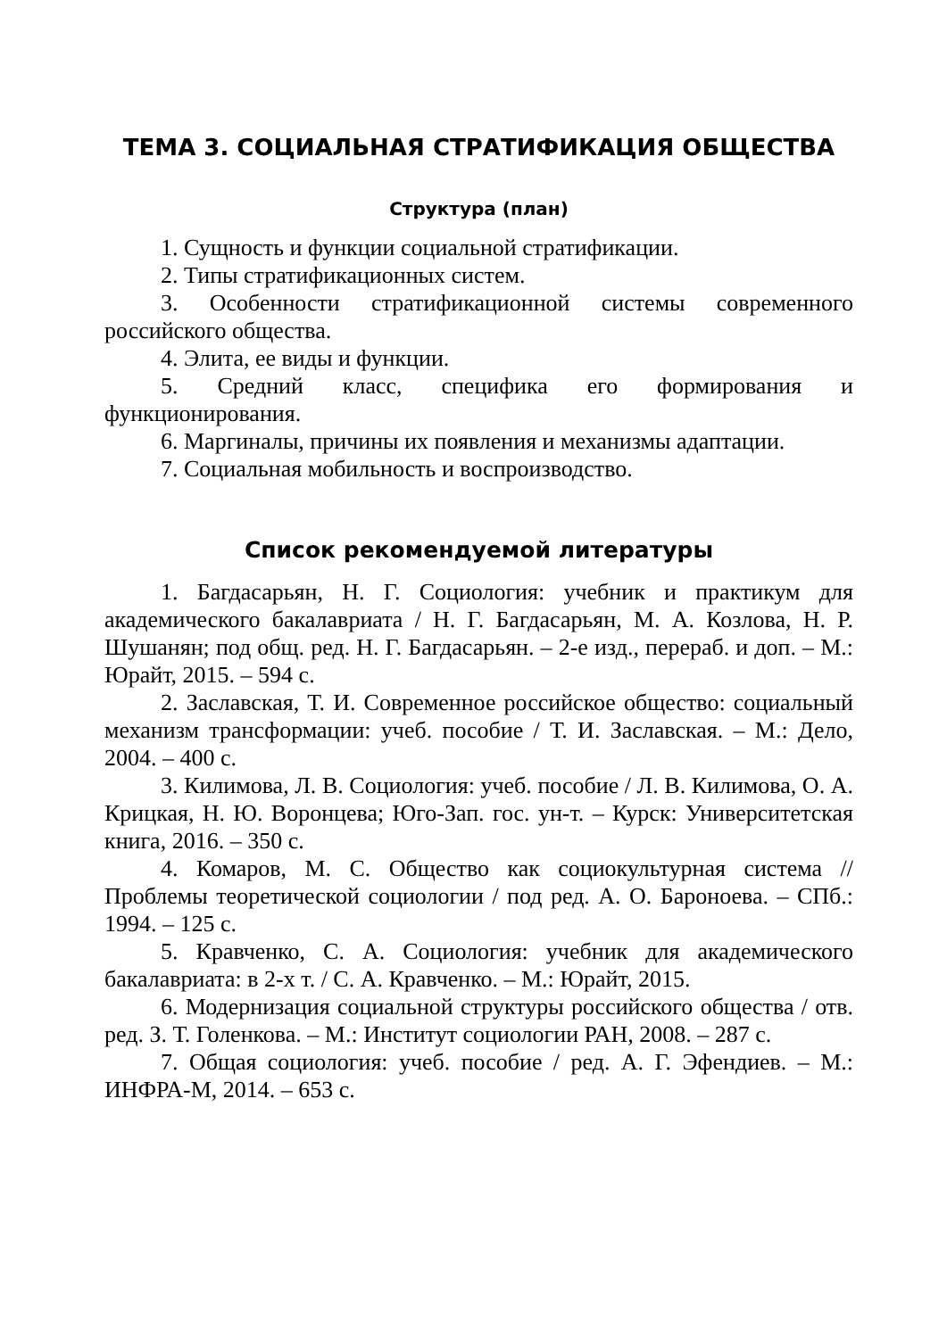ТЕМА 3. СОЦИАЛЬНАЯ СТРАТИФИКАЦИЯ ОБЩЕСТВА
Структура (план)
1. Сущность и функции социальной стратификации.
2. Типы стратификационных систем.
3. Особенности стратификационной системы современного российского общества.
4. Элита, ее виды и функции.
5. Средний класс, специфика его формирования и функционирования.
6. Маргиналы, причины их появления и механизмы адаптации.
7. Социальная мобильность и воспроизводство.
Список рекомендуемой литературы
1. Багдасарьян, Н. Г. Социология: учебник и практикум для академического бакалавриата / Н. Г. Багдасарьян, М. А. Козлова, Н. Р. Шушанян; под общ. ред. Н. Г. Багдасарьян. – 2-е изд., перераб. и доп. – М.: Юрайт, 2015. – 594 с.
2. Заславская, Т. И. Современное российское общество: социальный механизм трансформации: учеб. пособие / Т. И. Заславская. – М.: Дело, 2004. – 400 с.
3. Килимова, Л. В. Социология: учеб. пособие / Л. В. Килимова, О. А. Крицкая, Н. Ю. Воронцева; Юго-Зап. гос. ун-т. – Курск: Университетская книга, 2016. – 350 с.
4. Комаров, М. С. Общество как социокультурная система // Проблемы теоретической социологии / под ред. А. О. Бароноева. – СПб.: 1994. – 125 с.
5. Кравченко, С. А. Социология: учебник для академического бакалавриата: в 2-х т. / С. А. Кравченко. – М.: Юрайт, 2015.
6. Модернизация социальной структуры российского общества / отв. ред. З. Т. Голенкова. – М.: Институт социологии РАН, 2008. – 287 с.
7. Общая социология: учеб. пособие / ред. А. Г. Эфендиев. – М.: ИНФРА-М, 2014. – 653 с.